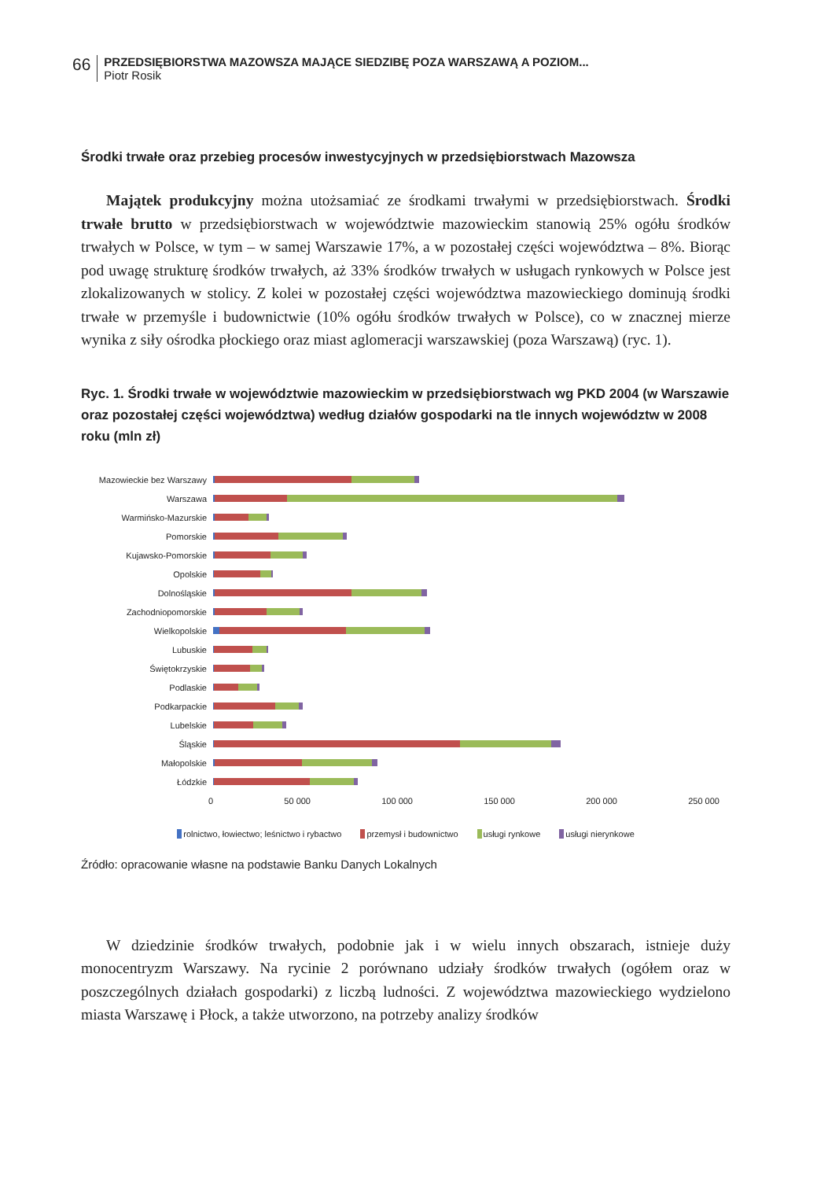66
PRZEDSIĘBIORSTWA MAZOWSZA MAJĄCE SIEDZIBĘ POZA WARSZAWĄ A POZIOM...
Piotr Rosik
Środki trwałe oraz przebieg procesów inwestycyjnych w przedsiębiorstwach Mazowsza
Majątek produkcyjny można utożsamiać ze środkami trwałymi w przedsiębiorstwach. Środki trwałe brutto w przedsiębiorstwach w województwie mazowieckim stanowią 25% ogółu środków trwałych w Polsce, w tym – w samej Warszawie 17%, a w pozostałej części województwa – 8%. Biorąc pod uwagę strukturę środków trwałych, aż 33% środków trwałych w usługach rynkowych w Polsce jest zlokalizowanych w stolicy. Z kolei w pozostałej części województwa mazowieckiego dominują środki trwałe w przemyśle i budownictwie (10% ogółu środków trwałych w Polsce), co w znacznej mierze wynika z siły ośrodka płockiego oraz miast aglomeracji warszawskiej (poza Warszawą) (ryc. 1).
Ryc. 1. Środki trwałe w województwie mazowieckim w przedsiębiorstwach wg PKD 2004 (w Warszawie oraz pozostałej części województwa) według działów gospodarki na tle innych województw w 2008 roku (mln zł)
Mazowieckie bez Warszawy
Warszawa
Warmińsko-Mazurskie
Pomorskie
Kujawsko-Pomorskie
Opolskie
Dolnośląskie
Zachodniopomorskie
Wielkopolskie
Lubuskie
Świętokrzyskie
Podlaskie
Podkarpackie
Lubelskie
Śląskie
Małopolskie
Łódzkie
0 50 000 100 000 150 000 200 000 250 000
rolnictwo, łowiectwo; leśnictwo i rybactwo przemysł i budownictwo usługi rynkowe usługi nierynkowe
Źródło: opracowanie własne na podstawie Banku Danych Lokalnych
W dziedzinie środków trwałych, podobnie jak i w wielu innych obszarach, istnieje duży monocentryzm Warszawy. Na rycinie 2 porównano udziały środków trwałych (ogółem oraz w poszczególnych działach gospodarki) z liczbą ludności. Z województwa mazowieckiego wydzielono miasta Warszawę i Płock, a także utworzono, na potrzeby analizy środków